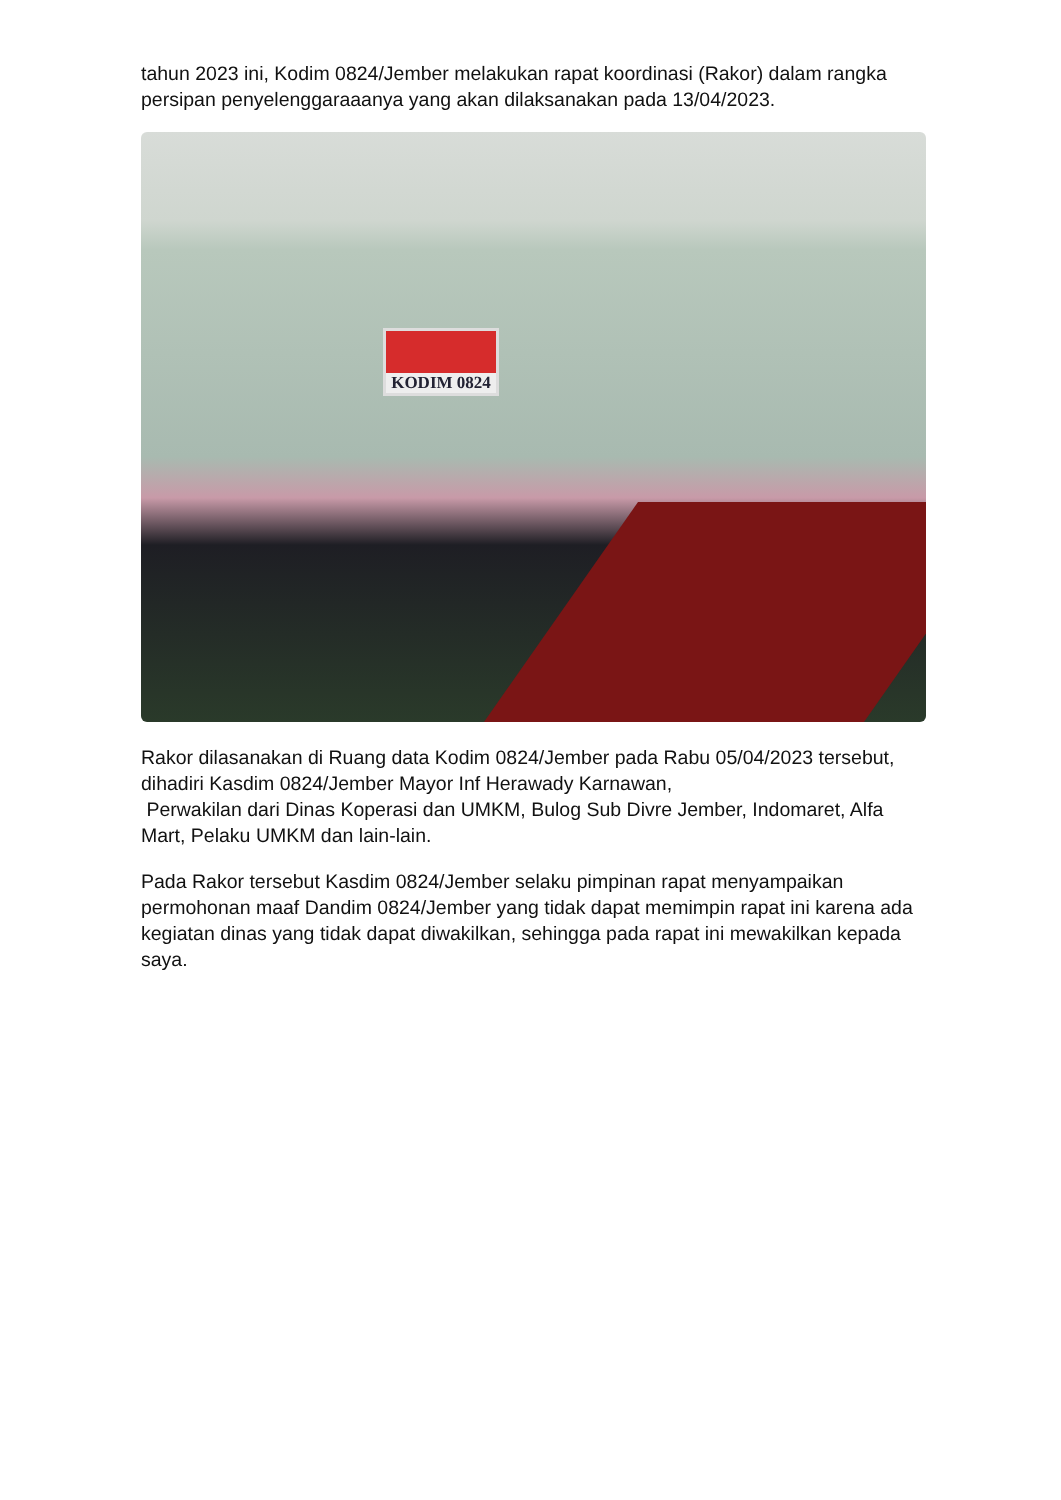tahun 2023 ini, Kodim 0824/Jember melakukan rapat koordinasi (Rakor) dalam rangka persipan penyelenggaraaanya yang akan dilaksanakan pada 13/04/2023.
KODIM 0824
Rakor dilasanakan di Ruang data Kodim 0824/Jember pada Rabu 05/04/2023 tersebut, dihadiri Kasdim 0824/Jember Mayor Inf Herawady Karnawan,
Perwakilan dari Dinas Koperasi dan UMKM, Bulog Sub Divre Jember, Indomaret, Alfa Mart, Pelaku UMKM dan lain-lain.
Pada Rakor tersebut Kasdim 0824/Jember selaku pimpinan rapat menyampaikan permohonan maaf Dandim 0824/Jember yang tidak dapat memimpin rapat ini karena ada kegiatan dinas yang tidak dapat diwakilkan, sehingga pada rapat ini mewakilkan kepada saya.